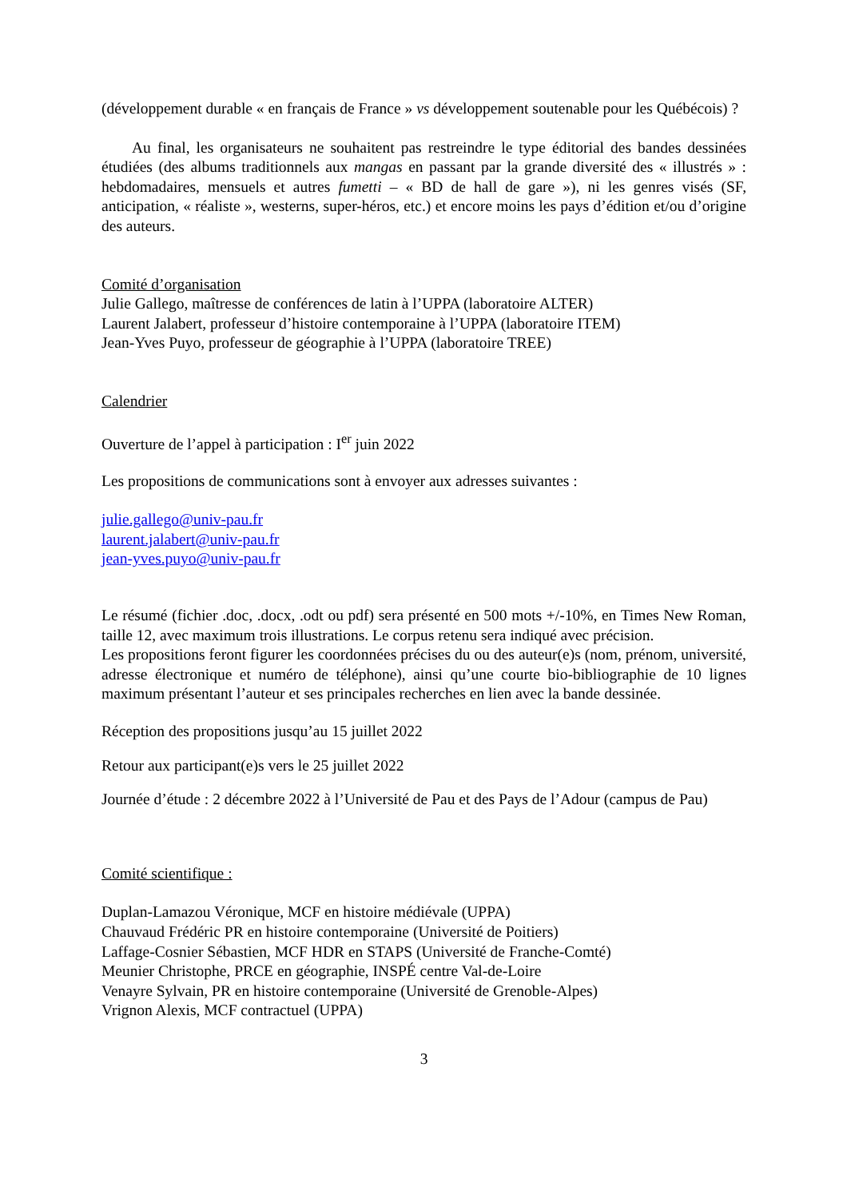(développement durable « en français de France » vs développement soutenable pour les Québécois) ?
Au final, les organisateurs ne souhaitent pas restreindre le type éditorial des bandes dessinées étudiées (des albums traditionnels aux mangas en passant par la grande diversité des « illustrés » : hebdomadaires, mensuels et autres fumetti – « BD de hall de gare »), ni les genres visés (SF, anticipation, « réaliste », westerns, super-héros, etc.) et encore moins les pays d’édition et/ou d’origine des auteurs.
Comité d’organisation
Julie Gallego, maîtresse de conférences de latin à l’UPPA (laboratoire ALTER)
Laurent Jalabert, professeur d’histoire contemporaine à l’UPPA (laboratoire ITEM)
Jean-Yves Puyo, professeur de géographie à l’UPPA (laboratoire TREE)
Calendrier
Ouverture de l’appel à participation : I<sup>er</sup> juin 2022
Les propositions de communications sont à envoyer aux adresses suivantes :
julie.gallego@univ-pau.fr
laurent.jalabert@univ-pau.fr
jean-yves.puyo@univ-pau.fr
Le résumé (fichier .doc, .docx, .odt ou pdf) sera présenté en 500 mots +/-10%, en Times New Roman, taille 12, avec maximum trois illustrations. Le corpus retenu sera indiqué avec précision.
Les propositions feront figurer les coordonnées précises du ou des auteur(e)s (nom, prénom, université, adresse électronique et numéro de téléphone), ainsi qu’une courte bio-bibliographie de 10 lignes maximum présentant l’auteur et ses principales recherches en lien avec la bande dessinée.
Réception des propositions jusqu’au 15 juillet 2022
Retour aux participant(e)s vers le 25 juillet 2022
Journée d’étude : 2 décembre 2022 à l’Université de Pau et des Pays de l’Adour (campus de Pau)
Comité scientifique :
Duplan-Lamazou Véronique, MCF en histoire médiévale (UPPA)
Chauvaud Frédéric PR en histoire contemporaine (Université de Poitiers)
Laffage-Cosnier Sébastien, MCF HDR en STAPS (Université de Franche-Comté)
Meunier Christophe, PRCE en géographie, INSPÉ centre Val-de-Loire
Venayre Sylvain, PR en histoire contemporaine (Université de Grenoble-Alpes)
Vrignon Alexis, MCF contractuel (UPPA)
3